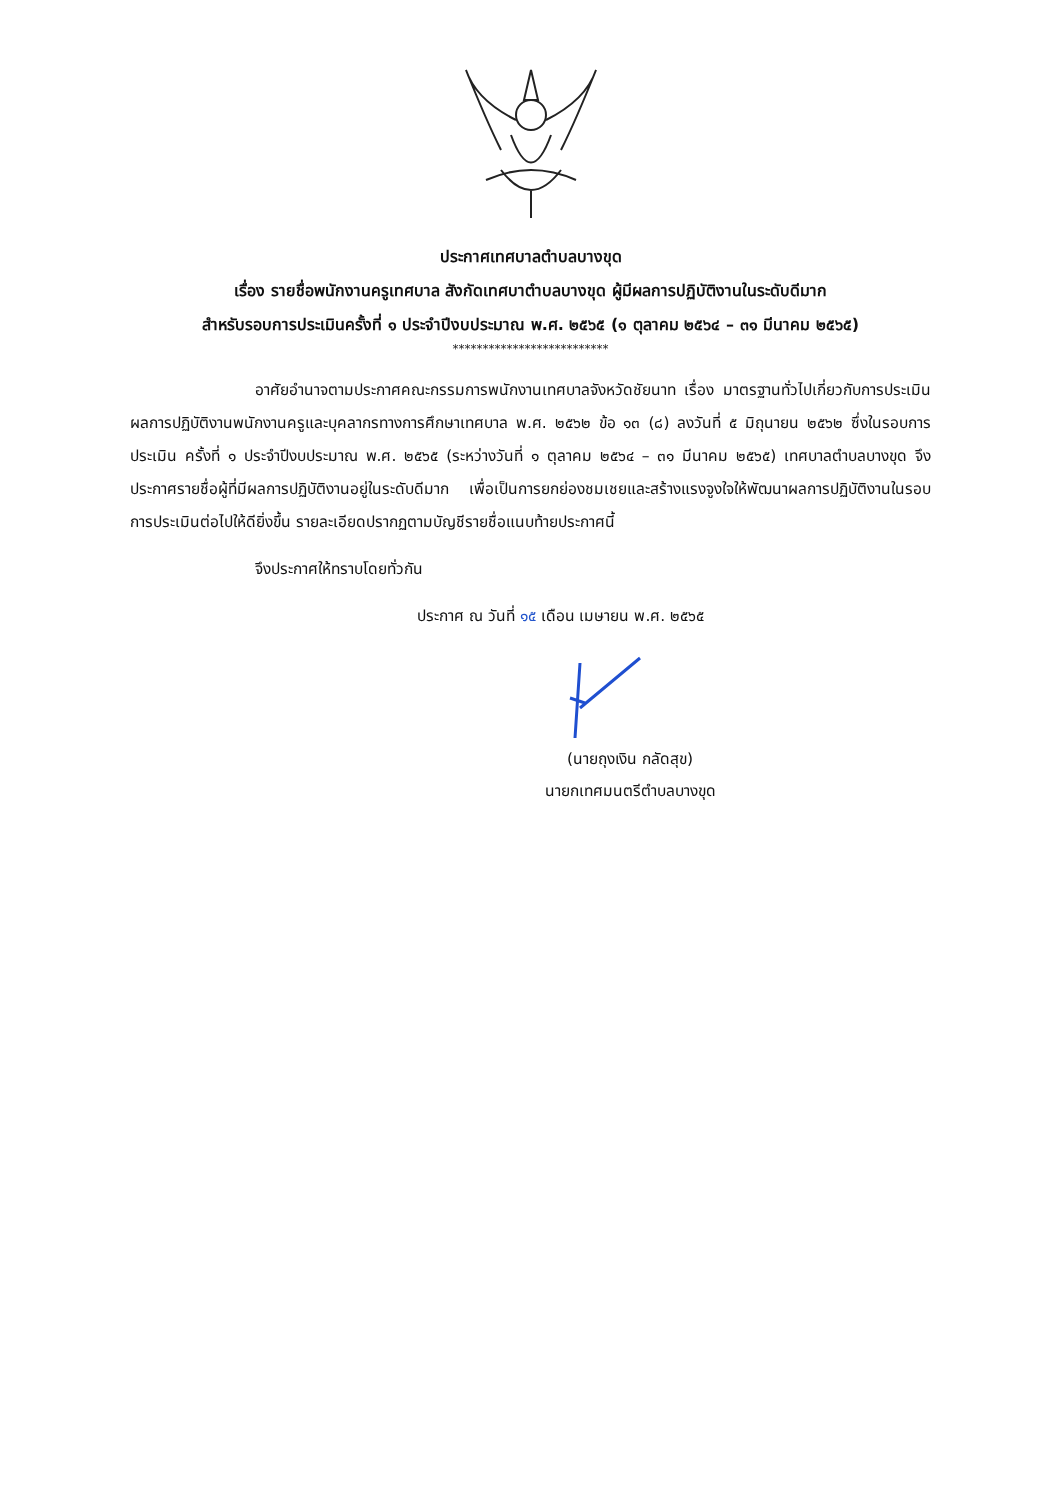ประกาศเทศบาลตำบลบางขุด
เรื่อง รายชื่อพนักงานครูเทศบาล สังกัดเทศบาตำบลบางขุด ผู้มีผลการปฏิบัติงานในระดับดีมาก
สำหรับรอบการประเมินครั้งที่ ๑ ประจำปีงบประมาณ พ.ศ. ๒๕๖๕ (๑ ตุลาคม ๒๕๖๔ – ๓๑ มีนาคม ๒๕๖๕)
**************************
อาศัยอำนาจตามประกาศคณะกรรมการพนักงานเทศบาลจังหวัดชัยนาท เรื่อง มาตรฐานทั่วไปเกี่ยวกับการประเมินผลการปฏิบัติงานพนักงานครูและบุคลากรทางการศึกษาเทศบาล พ.ศ. ๒๕๖๒ ข้อ ๑๓ (๘) ลงวันที่ ๕ มิถุนายน ๒๕๖๒ ซึ่งในรอบการประเมิน ครั้งที่ ๑ ประจำปีงบประมาณ พ.ศ. ๒๕๖๕ (ระหว่างวันที่ ๑ ตุลาคม ๒๕๖๔ – ๓๑ มีนาคม ๒๕๖๕) เทศบาลตำบลบางขุด จึงประกาศรายชื่อผู้ที่มีผลการปฏิบัติงานอยู่ในระดับดีมาก เพื่อเป็นการยกย่องชมเชยและสร้างแรงจูงใจให้พัฒนาผลการปฏิบัติงานในรอบการประเมินต่อไปให้ดียิ่งขึ้น รายละเอียดปรากฏตามบัญชีรายชื่อแนบท้ายประกาศนี้
จึงประกาศให้ทราบโดยทั่วกัน
ประกาศ ณ วันที่ ๑๕ เดือน เมษายน พ.ศ. ๒๕๖๕
(นายถุงเงิน กลัดสุข)
นายกเทศมนตรีตำบลบางขุด